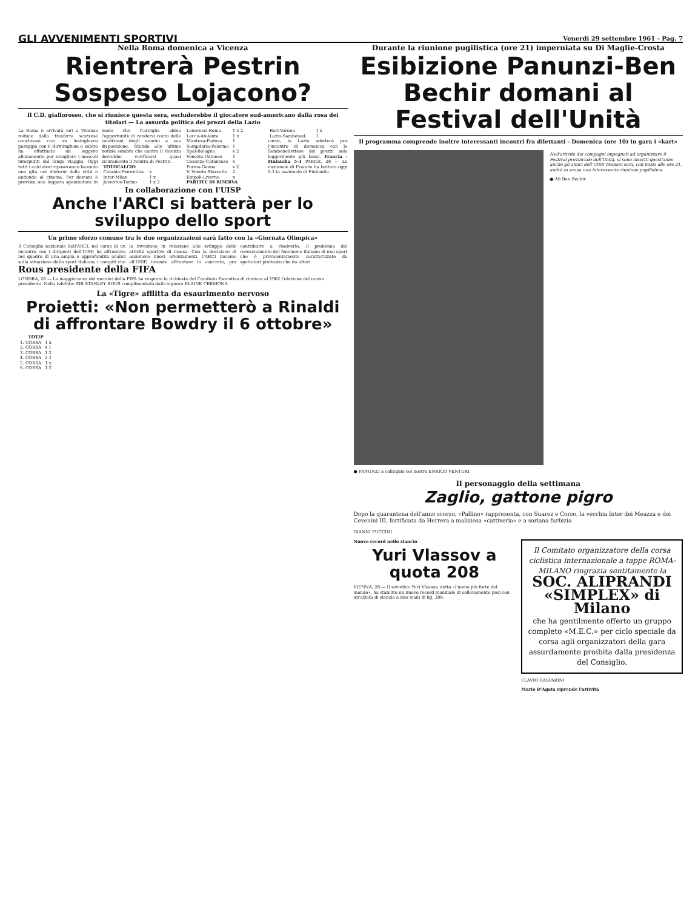GLI AVVENIMENTI SPORTIVI Venerdì 29 settembre 1961 - Pag. 7
Nella Roma domenica a Vicenza
Rientrerà Pestrin
Sospeso Lojacono?
Il C.D. giallorosso, che si riunisce questa sera, escluderebbe il giocatore sud-americano dalla rosa dei titolari — La assurda politica dei prezzi della Lazio
La Roma è arrivata ieri a Vicenza reduce dalla trasferta scozzese conclusasi con un lusinghiero pareggio con il Birmingham e subito ha effettuato un leggero allenamento per sciogliere i muscoli intorpiditi dal lungo viaggio. Oggi tutti i calciatori riposeranno facendo una gita nei dintorni della città e andando al cinema. Per domani è prevista una leggera sgambatura in modo che Carniglia abbia l'opportunità di rendersi conto delle condizioni degli uomini a sua disposizione. Stando alle ultime notizie sembra che contro il Vicenza dovrebbe verificarsi quasi sicuramente il rientro di Pestrin.
| TOTOCALCIO | |
| --- | --- |
| Catania-Fiorentina | x |
| Inter-Milan | 1 x |
| Juventus-Torino | 1 x 2 |
| Lanerossi-Roma | 1 x 2 |
| Lecco-Atalanta | 1 x |
| Mantova-Padova | 1 |
| Sampdoria-Palermo | 1 |
| Spal-Bologna | x 2 |
| Venezia-Udinese | 1 |
| Cosenza-Catanzaro | x |
| Parma-Genoa | x 2 |
| V. Veneto-Marzotto | 2 |
| Empoli-Livorno | x |
| PARTITE DI RISERVA | |
| Bari-Verona | 1 x |
| Lazio-Sambened. | 1 |
curve, la Lazio adotterà per l'incontro di domenica con la Sambenedettese dei prezzi solo leggermente più bassi. Francia - Finlandia 5-1 PARIGI, 28 — La nazionale di Francia ha battuto oggi 5-1 la nazionale di Finlandia.
In collaborazione con l'UISP
Anche l'ARCI si batterà per lo sviluppo dello sport
Un primo sforzo comune tra le due organizzazioni sarà fatto con la «Giornata Olimpica»
Il Consiglio nazionale dell'ARCI, nel corso di un incontro con i dirigenti dell'UISP, ha affrontato nel quadro di una ampia e approfondita analisi sulla situazione dello sport italiano, i compiti che lo investono in relazione allo sviluppo delle attività sportive di massa. Con la decisione di assumere nuovi orientamenti, l'ARCI insieme all'UISP, intende affrontare in concreto, per contribuire a risolverlo, il problema del rovesciamento del fenomeno italiano di uno sport che è prevalentemente caratterizzato da spettatori piuttosto che da attori.
Rous presidente della FIFA
LONDRA, 28 — La maggioranza dei membri della FIFA ha respinto la richiesta del Comitato Esecutivo di rinviare al 1962 l'elezione del nuovo presidente. Nella telefoto: SIR STANLEY ROUS complimentato dalla signora ELAINE CREMONA.
La «Tigre» afflitta da esaurimento nervoso
Proietti: «Non permetterò a Rinaldi di affrontare Bowdry il 6 ottobre»
| TOTIP | |
| --- | --- |
| 1. CORSA | 1 x |
| 2. CORSA | x 1 |
| 3. CORSA | 1 2 |
| 4. CORSA | 2 1 |
| 5. CORSA | 1 x |
| 6. CORSA | 1 2 |
Durante la riunione pugilistica (ore 21) imperniata su Di Maglie-Crosta
Esibizione Panunzi-Ben Bechir domani al Festival dell'Unità
Il programma comprende inoltre interessanti incontri fra dilettanti - Domenica (ore 10) in gara i «kart»
● PANUNZI a colloquio col nostro ENRICO VENTURI
Nell'attività dei compagni impegnati ad organizzare il Festival provinciale dell'Unità, si sono inseriti quest'anno anche gli amici dell'UISP. Domani sera, con inizio alle ore 21, andrà in scena una interessante riunione pugilistica.
● Ali Ben Bechir
Il personaggio della settimana
Zaglio, gattone pigro
Dopo la quarantena dell'anno scorso, «Pallino» rappresenta, con Suarez e Corso, la vecchia Inter dei Meazza e dei Cevenini III, fortificata da Herrera a maliziosa «cattiveria» e a soriana furbizia
GIANNI PUCCINI
Nuovo record nello slancio
Yuri Vlassov a quota 208
VIENNA, 28 — Il sovietico Yuri Vlassov, detto «l'uomo più forte del mondo», ha stabilito un nuovo record mondiale di sollevamento pesi con un'alzata di slancio a due mani di kg. 208.
Il Comitato organizzatore della corsa ciclistica internazionale a tappe ROMA-MILANO ringrazia sentitamente la
SOC. ALIPRANDI «SIMPLEX» di Milano
che ha gentilmente offerto un gruppo completo «M.E.C.» per ciclo speciale da corsa agli organizzatori della gara assurdamente proibita dalla presidenza del Consiglio.
FLAVIO GASPARINI
Mario D'Agata riprende l'attività